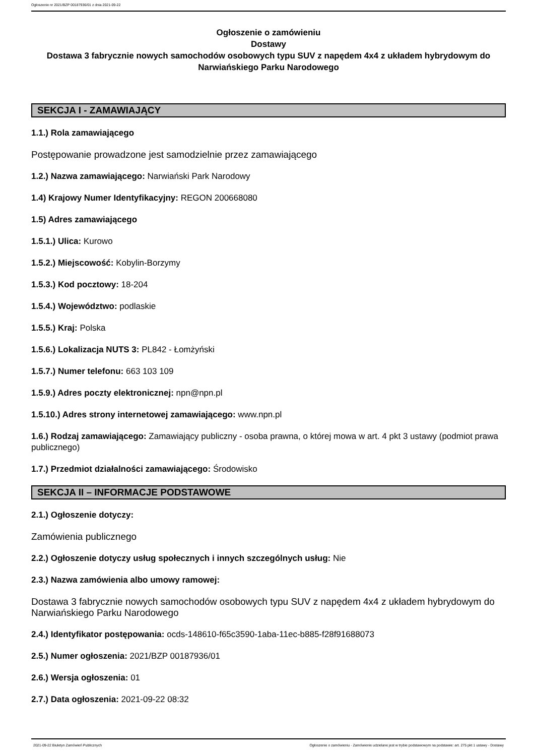Ogłoszenie nr 2021/BZP 00187936/01 z dnia 2021-09-22
Ogłoszenie o zamówieniu
Dostawy
Dostawa 3 fabrycznie nowych samochodów osobowych typu SUV z napędem 4x4 z układem hybrydowym do Narwiańskiego Parku Narodowego
SEKCJA I - ZAMAWIAJĄCY
1.1.) Rola zamawiającego
Postępowanie prowadzone jest samodzielnie przez zamawiającego
1.2.) Nazwa zamawiającego: Narwiański Park Narodowy
1.4) Krajowy Numer Identyfikacyjny: REGON 200668080
1.5) Adres zamawiającego
1.5.1.) Ulica: Kurowo
1.5.2.) Miejscowość: Kobylin-Borzymy
1.5.3.) Kod pocztowy: 18-204
1.5.4.) Województwo: podlaskie
1.5.5.) Kraj: Polska
1.5.6.) Lokalizacja NUTS 3: PL842 - Łomżyński
1.5.7.) Numer telefonu: 663 103 109
1.5.9.) Adres poczty elektronicznej: npn@npn.pl
1.5.10.) Adres strony internetowej zamawiającego: www.npn.pl
1.6.) Rodzaj zamawiającego: Zamawiający publiczny - osoba prawna, o której mowa w art. 4 pkt 3 ustawy (podmiot prawa publicznego)
1.7.) Przedmiot działalności zamawiającego: Środowisko
SEKCJA II – INFORMACJE PODSTAWOWE
2.1.) Ogłoszenie dotyczy:
Zamówienia publicznego
2.2.) Ogłoszenie dotyczy usług społecznych i innych szczególnych usług: Nie
2.3.) Nazwa zamówienia albo umowy ramowej:
Dostawa 3 fabrycznie nowych samochodów osobowych typu SUV z napędem 4x4 z układem hybrydowym do Narwiańskiego Parku Narodowego
2.4.) Identyfikator postępowania: ocds-148610-f65c3590-1aba-11ec-b885-f28f91688073
2.5.) Numer ogłoszenia: 2021/BZP 00187936/01
2.6.) Wersja ogłoszenia: 01
2.7.) Data ogłoszenia: 2021-09-22 08:32
2021-09-22 Biuletyn Zamówień Publicznych Ogłoszenie o zamówieniu - Zamówienie udzielane jest w trybie podstawowym na podstawie: art. 275 pkt 1 ustawy - Dostawy